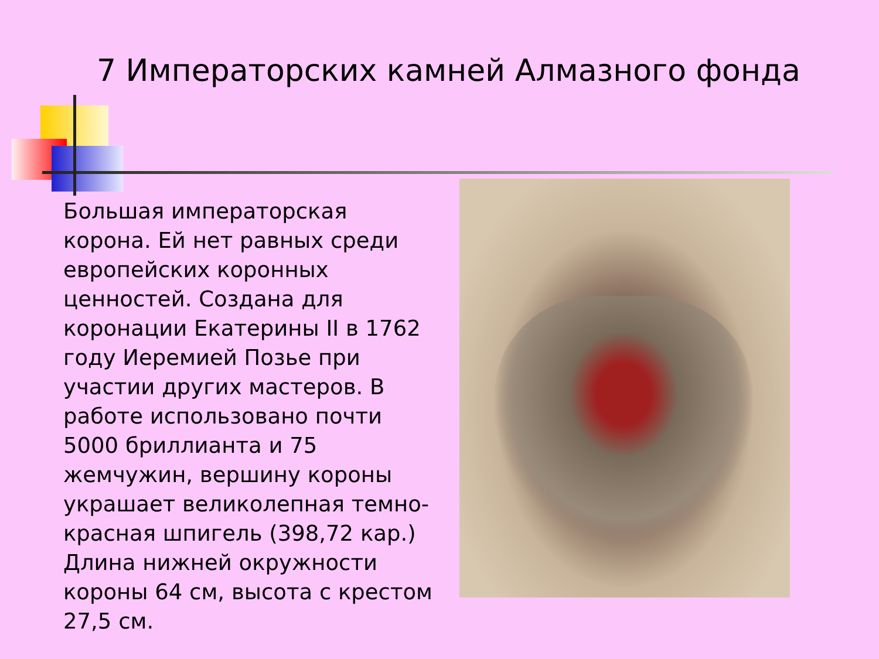7 Императорских камней Алмазного фонда
Большая императорская корона. Ей нет равных среди европейских коронных ценностей. Создана для коронации Екатерины II в 1762 году Иеремией Позье при участии других мастеров. В работе использовано почти 5000 бриллианта и 75 жемчужин, вершину короны украшает великолепная темно-красная шпигель (398,72 кар.) Длина нижней окружности короны 64 см, высота с крестом 27,5 см.